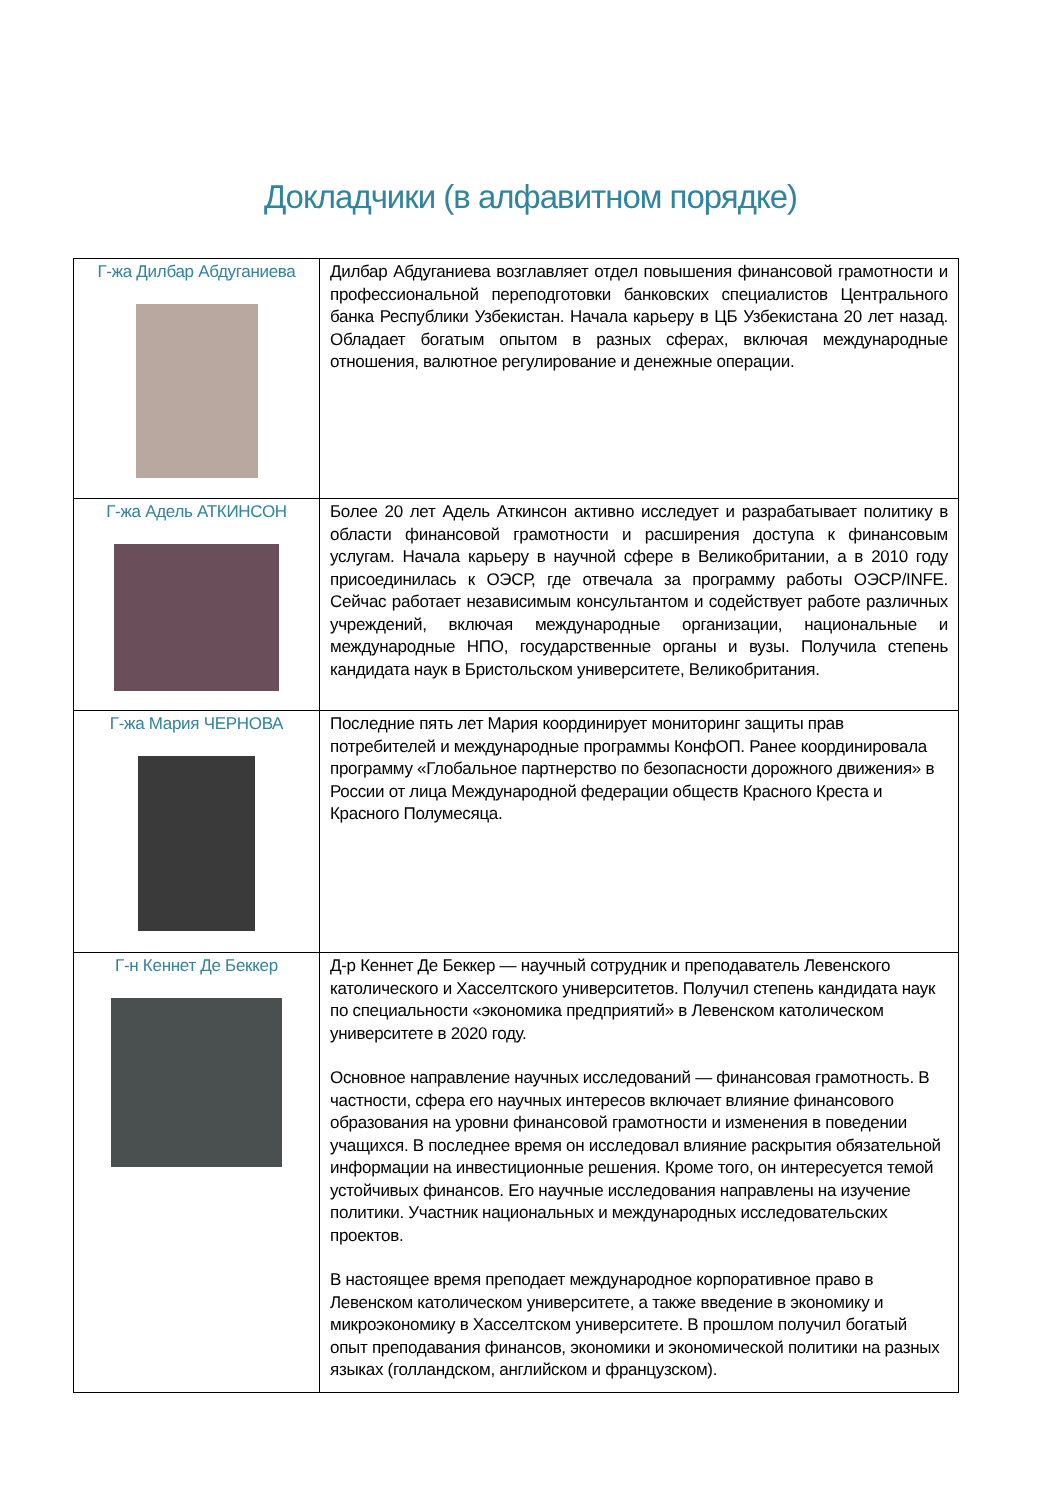Докладчики (в алфавитном порядке)
| Г-жа Дилбар Абдуганиева | Дилбар Абдуганиева возглавляет отдел повышения финансовой грамотности и профессиональной переподготовки банковских специалистов Центрального банка Республики Узбекистан. Начала карьеру в ЦБ Узбекистана 20 лет назад. Обладает богатым опытом в разных сферах, включая международные отношения, валютное регулирование и денежные операции. |
| Г-жа Адель АТКИНСОН | Более 20 лет Адель Аткинсон активно исследует и разрабатывает политику в области финансовой грамотности и расширения доступа к финансовым услугам. Начала карьеру в научной сфере в Великобритании, а в 2010 году присоединилась к ОЭСР, где отвечала за программу работы ОЭСР/INFE. Сейчас работает независимым консультантом и содействует работе различных учреждений, включая международные организации, национальные и международные НПО, государственные органы и вузы. Получила степень кандидата наук в Бристольском университете, Великобритания. |
| Г-жа Мария ЧЕРНОВА | Последние пять лет Мария координирует мониторинг защиты прав потребителей и международные программы КонфОП. Ранее координировала программу «Глобальное партнерство по безопасности дорожного движения» в России от лица Международной федерации обществ Красного Креста и Красного Полумесяца. |
| Г-н Кеннет Де Беккер | Д-р Кеннет Де Беккер — научный сотрудник и преподаватель Левенского католического и Хасселтского университетов. Получил степень кандидата наук по специальности «экономика предприятий» в Левенском католическом университете в 2020 году. Основное направление научных исследований — финансовая грамотность. В частности, сфера его научных интересов включает влияние финансового образования на уровни финансовой грамотности и изменения в поведении учащихся. В последнее время он исследовал влияние раскрытия обязательной информации на инвестиционные решения. Кроме того, он интересуется темой устойчивых финансов. Его научные исследования направлены на изучение политики. Участник национальных и международных исследовательских проектов. В настоящее время преподает международное корпоративное право в Левенском католическом университете, а также введение в экономику и микроэкономику в Хасселтском университете. В прошлом получил богатый опыт преподавания финансов, экономики и экономической политики на разных языках (голландском, английском и французском). |